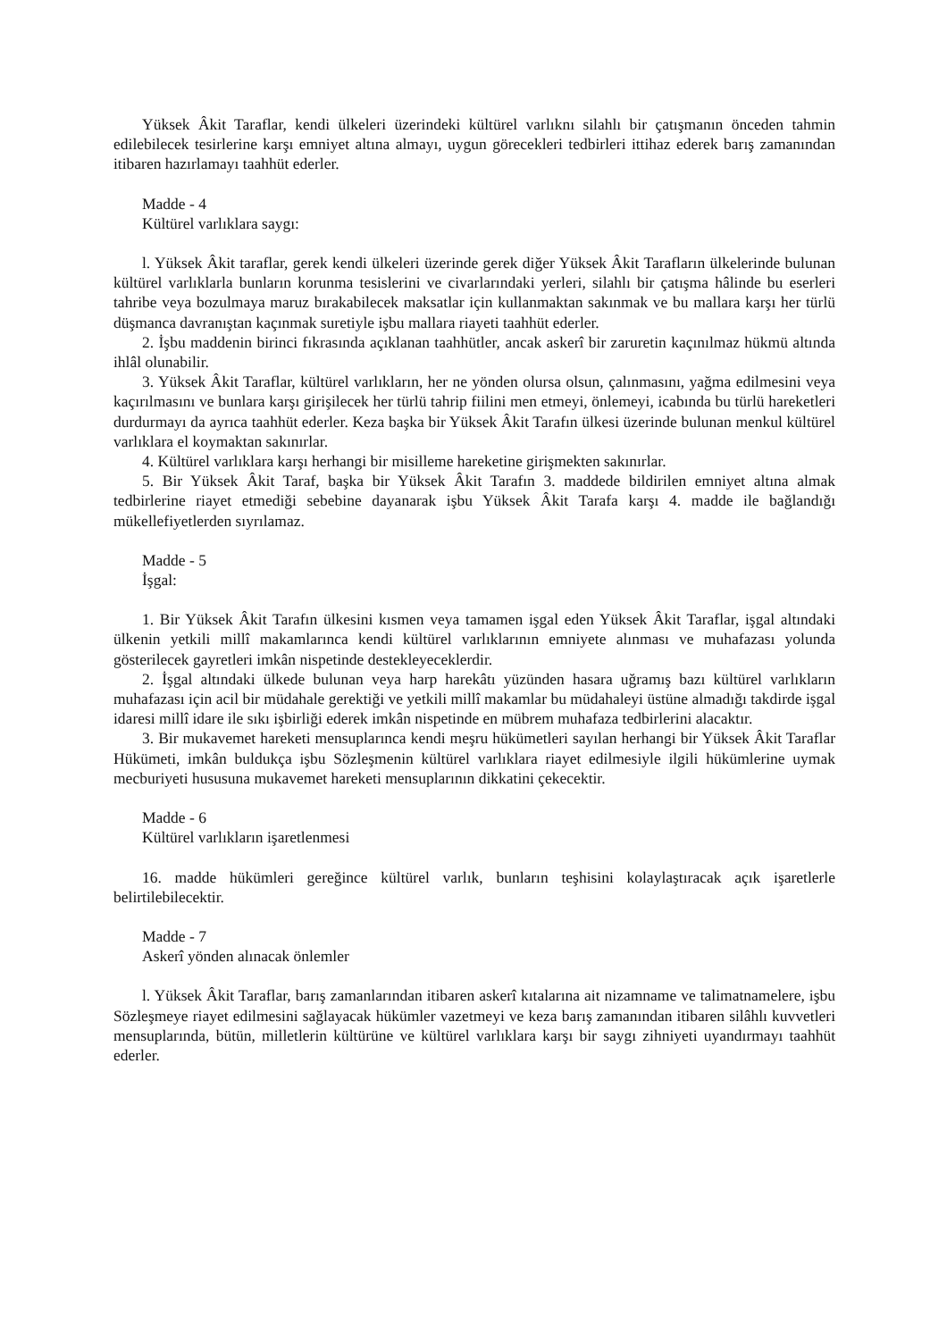Yüksek Âkit Taraflar, kendi ülkeleri üzerindeki kültürel varlıknı silahlı bir çatışmanın önceden tahmin edilebilecek tesirlerine karşı emniyet altına almayı, uygun görecekleri tedbirleri ittihaz ederek barış zamanından itibaren hazırlamayı taahhüt ederler.
Madde - 4
Kültürel varlıklara saygı:
l. Yüksek Âkit taraflar, gerek kendi ülkeleri üzerinde gerek diğer Yüksek Âkit Tarafların ülkelerinde bulunan kültürel varlıklarla bunların korunma tesislerini ve civarlarındaki yerleri, silahlı bir çatışma hâlinde bu eserleri tahribe veya bozulmaya maruz bırakabilecek maksatlar için kullanmaktan sakınmak ve bu mallara karşı her türlü düşmanca davranıştan kaçınmak suretiyle işbu mallara riayeti taahhüt ederler.
2. İşbu maddenin birinci fıkrasında açıklanan taahhütler, ancak askerî bir zaruretin kaçınılmaz hükmü altında ihlâl olunabilir.
3. Yüksek Âkit Taraflar, kültürel varlıkların, her ne yönden olursa olsun, çalınmasını, yağma edilmesini veya kaçırılmasını ve bunlara karşı girişilecek her türlü tahrip fiilini men etmeyi, önlemeyi, icabında bu türlü hareketleri durdurmayı da ayrıca taahhüt ederler. Keza başka bir Yüksek Âkit Tarafın ülkesi üzerinde bulunan menkul kültürel varlıklara el koymaktan sakınırlar.
4. Kültürel varlıklara karşı herhangi bir misilleme hareketine girişmekten sakınırlar.
5. Bir Yüksek Âkit Taraf, başka bir Yüksek Âkit Tarafın 3. maddede bildirilen emniyet altına almak tedbirlerine riayet etmediği sebebine dayanarak işbu Yüksek Âkit Tarafa karşı 4. madde ile bağlandığı mükellefiyetlerden sıyrılamaz.
Madde - 5
İşgal:
1. Bir Yüksek Âkit Tarafın ülkesini kısmen veya tamamen işgal eden Yüksek Âkit Taraflar, işgal altındaki ülkenin yetkili millî makamlarınca kendi kültürel varlıklarının emniyete alınması ve muhafazası yolunda gösterilecek gayretleri imkân nispetinde destekleyeceklerdir.
2. İşgal altındaki ülkede bulunan veya harp harekâtı yüzünden hasara uğramış bazı kültürel varlıkların muhafazası için acil bir müdahale gerektiği ve yetkili millî makamlar bu müdahaleyi üstüne almadığı takdirde işgal idaresi millî idare ile sıkı işbirliği ederek imkân nispetinde en mübrem muhafaza tedbirlerini alacaktır.
3. Bir mukavemet hareketi mensuplarınca kendi meşru hükümetleri sayılan herhangi bir Yüksek Âkit Taraflar Hükümeti, imkân buldukça işbu Sözleşmenin kültürel varlıklara riayet edilmesiyle ilgili hükümlerine uymak mecburiyeti hususuna mukavemet hareketi mensuplarının dikkatini çekecektir.
Madde - 6
Kültürel varlıkların işaretlenmesi
16. madde hükümleri gereğince kültürel varlık, bunların teşhisini kolaylaştıracak açık işaretlerle belirtilebilecektir.
Madde - 7
Askerî yönden alınacak önlemler
l. Yüksek Âkit Taraflar, barış zamanlarından itibaren askerî kıtalarına ait nizamname ve talimatnamelere, işbu Sözleşmeye riayet edilmesini sağlayacak hükümler vazetmeyi ve keza barış zamanından itibaren silâhlı kuvvetleri mensuplarında, bütün, milletlerin kültürüne ve kültürel varlıklara karşı bir saygı zihniyeti uyandırmayı taahhüt ederler.